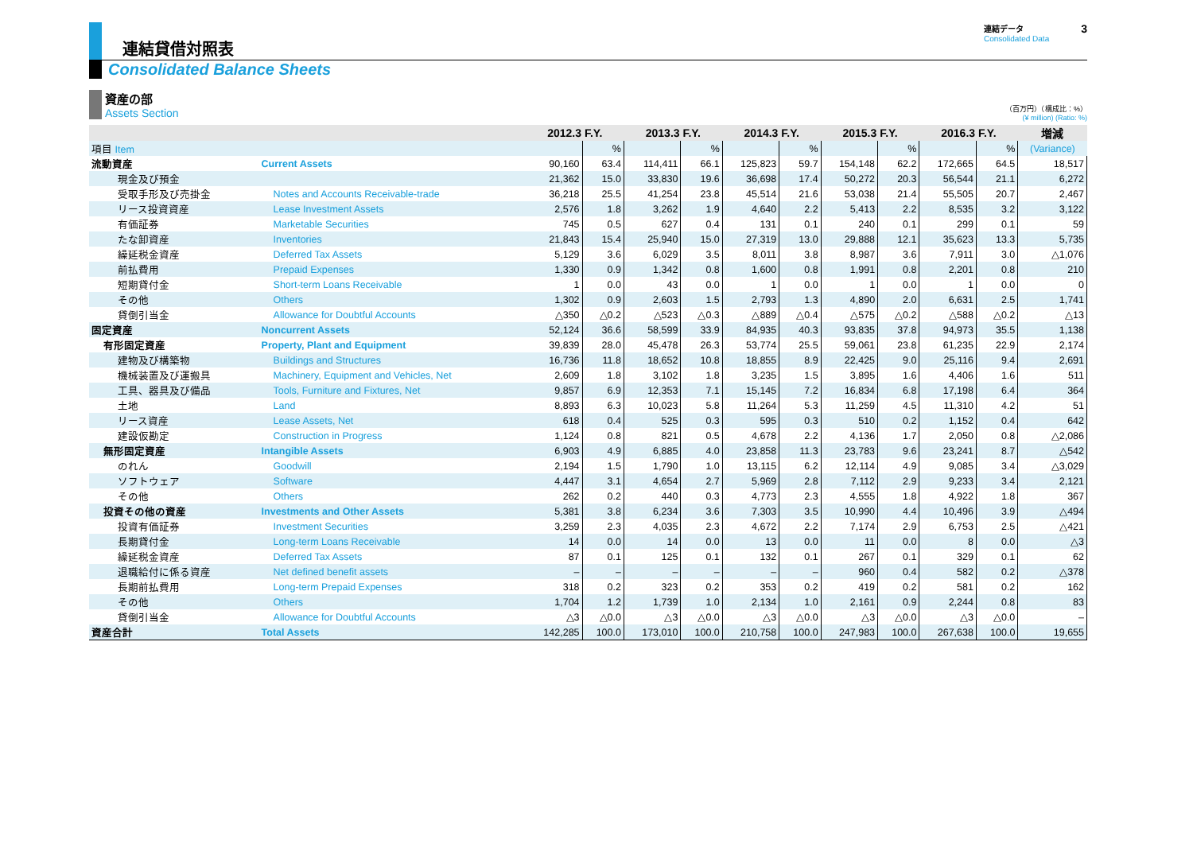連結貸借対照表
連結データ
Consolidated Data
3
Consolidated Balance Sheets
資産の部
Assets Section
（百万円）（構成比：%）
(¥ million) (Ratio: %)
| | | 2012.3 F.Y. | | 2013.3 F.Y. | | 2014.3 F.Y. | | 2015.3 F.Y. | | 2016.3 F.Y. | | 増減 |
| --- | --- | --- | --- | --- | --- | --- | --- | --- | --- | --- | --- | --- |
| 項目 Item | | | % | | % | | % | | % | | % | (Variance) |
| 流動資産 | Current Assets | 90,160 | 63.4 | 114,411 | 66.1 | 125,823 | 59.7 | 154,148 | 62.2 | 172,665 | 64.5 | 18,517 |
| 現金及び預金 | | 21,362 | 15.0 | 33,830 | 19.6 | 36,698 | 17.4 | 50,272 | 20.3 | 56,544 | 21.1 | 6,272 |
| 受取手形及び売掛金 | Notes and Accounts Receivable-trade | 36,218 | 25.5 | 41,254 | 23.8 | 45,514 | 21.6 | 53,038 | 21.4 | 55,505 | 20.7 | 2,467 |
| リース投資資産 | Lease Investment Assets | 2,576 | 1.8 | 3,262 | 1.9 | 4,640 | 2.2 | 5,413 | 2.2 | 8,535 | 3.2 | 3,122 |
| 有価証券 | Marketable Securities | 745 | 0.5 | 627 | 0.4 | 131 | 0.1 | 240 | 0.1 | 299 | 0.1 | 59 |
| たな卸資産 | Inventories | 21,843 | 15.4 | 25,940 | 15.0 | 27,319 | 13.0 | 29,888 | 12.1 | 35,623 | 13.3 | 5,735 |
| 繰延税金資産 | Deferred Tax Assets | 5,129 | 3.6 | 6,029 | 3.5 | 8,011 | 3.8 | 8,987 | 3.6 | 7,911 | 3.0 | △1,076 |
| 前払費用 | Prepaid Expenses | 1,330 | 0.9 | 1,342 | 0.8 | 1,600 | 0.8 | 1,991 | 0.8 | 2,201 | 0.8 | 210 |
| 短期貸付金 | Short-term Loans Receivable | 1 | 0.0 | 43 | 0.0 | 1 | 0.0 | 1 | 0.0 | 1 | 0.0 | 0 |
| その他 | Others | 1,302 | 0.9 | 2,603 | 1.5 | 2,793 | 1.3 | 4,890 | 2.0 | 6,631 | 2.5 | 1,741 |
| 貸倒引当金 | Allowance for Doubtful Accounts | △350 | △0.2 | △523 | △0.3 | △889 | △0.4 | △575 | △0.2 | △588 | △0.2 | △13 |
| 固定資産 | Noncurrent Assets | 52,124 | 36.6 | 58,599 | 33.9 | 84,935 | 40.3 | 93,835 | 37.8 | 94,973 | 35.5 | 1,138 |
| 有形固定資産 | Property, Plant and Equipment | 39,839 | 28.0 | 45,478 | 26.3 | 53,774 | 25.5 | 59,061 | 23.8 | 61,235 | 22.9 | 2,174 |
| 建物及び構築物 | Buildings and Structures | 16,736 | 11.8 | 18,652 | 10.8 | 18,855 | 8.9 | 22,425 | 9.0 | 25,116 | 9.4 | 2,691 |
| 機械装置及び運搬具 | Machinery, Equipment and Vehicles, Net | 2,609 | 1.8 | 3,102 | 1.8 | 3,235 | 1.5 | 3,895 | 1.6 | 4,406 | 1.6 | 511 |
| 工具、器具及び備品 | Tools, Furniture and Fixtures, Net | 9,857 | 6.9 | 12,353 | 7.1 | 15,145 | 7.2 | 16,834 | 6.8 | 17,198 | 6.4 | 364 |
| 土地 | Land | 8,893 | 6.3 | 10,023 | 5.8 | 11,264 | 5.3 | 11,259 | 4.5 | 11,310 | 4.2 | 51 |
| リース資産 | Lease Assets, Net | 618 | 0.4 | 525 | 0.3 | 595 | 0.3 | 510 | 0.2 | 1,152 | 0.4 | 642 |
| 建設仮勘定 | Construction in Progress | 1,124 | 0.8 | 821 | 0.5 | 4,678 | 2.2 | 4,136 | 1.7 | 2,050 | 0.8 | △2,086 |
| 無形固定資産 | Intangible Assets | 6,903 | 4.9 | 6,885 | 4.0 | 23,858 | 11.3 | 23,783 | 9.6 | 23,241 | 8.7 | △542 |
| のれん | Goodwill | 2,194 | 1.5 | 1,790 | 1.0 | 13,115 | 6.2 | 12,114 | 4.9 | 9,085 | 3.4 | △3,029 |
| ソフトウェア | Software | 4,447 | 3.1 | 4,654 | 2.7 | 5,969 | 2.8 | 7,112 | 2.9 | 9,233 | 3.4 | 2,121 |
| その他 | Others | 262 | 0.2 | 440 | 0.3 | 4,773 | 2.3 | 4,555 | 1.8 | 4,922 | 1.8 | 367 |
| 投資その他の資産 | Investments and Other Assets | 5,381 | 3.8 | 6,234 | 3.6 | 7,303 | 3.5 | 10,990 | 4.4 | 10,496 | 3.9 | △494 |
| 投資有価証券 | Investment Securities | 3,259 | 2.3 | 4,035 | 2.3 | 4,672 | 2.2 | 7,174 | 2.9 | 6,753 | 2.5 | △421 |
| 長期貸付金 | Long-term Loans Receivable | 14 | 0.0 | 14 | 0.0 | 13 | 0.0 | 11 | 0.0 | 8 | 0.0 | △3 |
| 繰延税金資産 | Deferred Tax Assets | 87 | 0.1 | 125 | 0.1 | 132 | 0.1 | 267 | 0.1 | 329 | 0.1 | 62 |
| 退職給付に係る資産 | Net defined benefit assets | – | – | – | – | – | – | 960 | 0.4 | 582 | 0.2 | △378 |
| 長期前払費用 | Long-term Prepaid Expenses | 318 | 0.2 | 323 | 0.2 | 353 | 0.2 | 419 | 0.2 | 581 | 0.2 | 162 |
| その他 | Others | 1,704 | 1.2 | 1,739 | 1.0 | 2,134 | 1.0 | 2,161 | 0.9 | 2,244 | 0.8 | 83 |
| 貸倒引当金 | Allowance for Doubtful Accounts | △3 | △0.0 | △3 | △0.0 | △3 | △0.0 | △3 | △0.0 | △3 | △0.0 | – |
| 資産合計 | Total Assets | 142,285 | 100.0 | 173,010 | 100.0 | 210,758 | 100.0 | 247,983 | 100.0 | 267,638 | 100.0 | 19,655 |